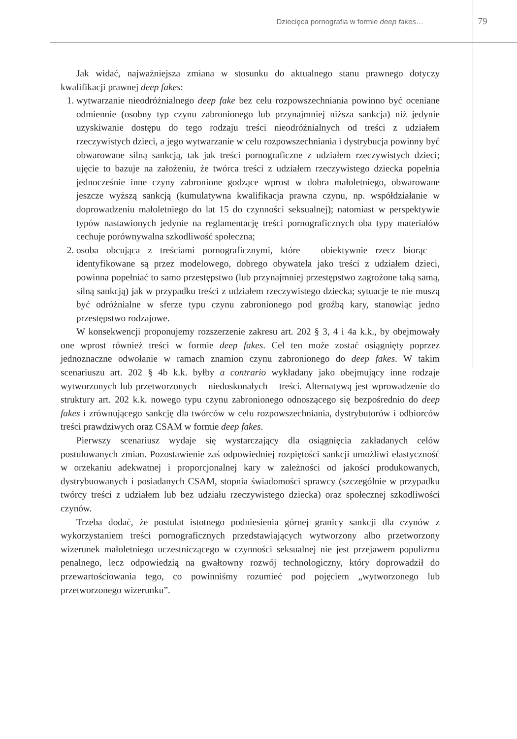Dziecięca pornografia w formie deep fakes…
79
Jak widać, najważniejsza zmiana w stosunku do aktualnego stanu prawnego dotyczy kwalifikacji prawnej deep fakes:
1. wytwarzanie nieodróżnialnego deep fake bez celu rozpowszechniania powinno być oceniane odmiennie (osobny typ czynu zabronionego lub przynajmniej niższa sankcja) niż jedynie uzyskiwanie dostępu do tego rodzaju treści nieodróżnialnych od treści z udziałem rzeczywistych dzieci, a jego wytwarzanie w celu rozpowszechniania i dystrybucja powinny być obwarowane silną sankcją, tak jak treści pornograficzne z udziałem rzeczywistych dzieci; ujęcie to bazuje na założeniu, że twórca treści z udziałem rzeczywistego dziecka popełnia jednocześnie inne czyny zabronione godzące wprost w dobra małoletniego, obwarowane jeszcze wyższą sankcją (kumulatywna kwalifikacja prawna czynu, np. współdziałanie w doprowadzeniu małoletniego do lat 15 do czynności seksualnej); natomiast w perspektywie typów nastawionych jedynie na reglamentację treści pornograficznych oba typy materiałów cechuje porównywalna szkodliwość społeczna;
2. osoba obcująca z treściami pornograficznymi, które – obiektywnie rzecz biorąc – identyfikowane są przez modelowego, dobrego obywatela jako treści z udziałem dzieci, powinna popełniać to samo przestępstwo (lub przynajmniej przestępstwo zagrożone taką samą, silną sankcją) jak w przypadku treści z udziałem rzeczywistego dziecka; sytuacje te nie muszą być odróżnialne w sferze typu czynu zabronionego pod groźbą kary, stanowiąc jedno przestępstwo rodzajowe.
W konsekwencji proponujemy rozszerzenie zakresu art. 202 § 3, 4 i 4a k.k., by obejmowały one wprost również treści w formie deep fakes. Cel ten może zostać osiągnięty poprzez jednoznaczne odwołanie w ramach znamion czynu zabronionego do deep fakes. W takim scenariuszu art. 202 § 4b k.k. byłby a contrario wykładany jako obejmujący inne rodzaje wytworzonych lub przetworzonych – niedoskonałych – treści. Alternatywą jest wprowadzenie do struktury art. 202 k.k. nowego typu czynu zabronionego odnoszącego się bezpośrednio do deep fakes i zrównującego sankcję dla twórców w celu rozpowszechniania, dystrybutorów i odbiorców treści prawdziwych oraz CSAM w formie deep fakes.
Pierwszy scenariusz wydaje się wystarczający dla osiągnięcia zakładanych celów postulowanych zmian. Pozostawienie zaś odpowiedniej rozpiętości sankcji umożliwi elastyczność w orzekaniu adekwatnej i proporcjonalnej kary w zależności od jakości produkowanych, dystrybuowanych i posiadanych CSAM, stopnia świadomości sprawcy (szczególnie w przypadku twórcy treści z udziałem lub bez udziału rzeczywistego dziecka) oraz społecznej szkodliwości czynów.
Trzeba dodać, że postulat istotnego podniesienia górnej granicy sankcji dla czynów z wykorzystaniem treści pornograficznych przedstawiających wytworzony albo przetworzony wizerunek małoletniego uczestniczącego w czynności seksualnej nie jest przejawem populizmu penalnego, lecz odpowiedzią na gwałtowny rozwój technologiczny, który doprowadził do przewartościowania tego, co powinniśmy rozumieć pod pojęciem „wytworzonego lub przetworzonego wizerunku”.